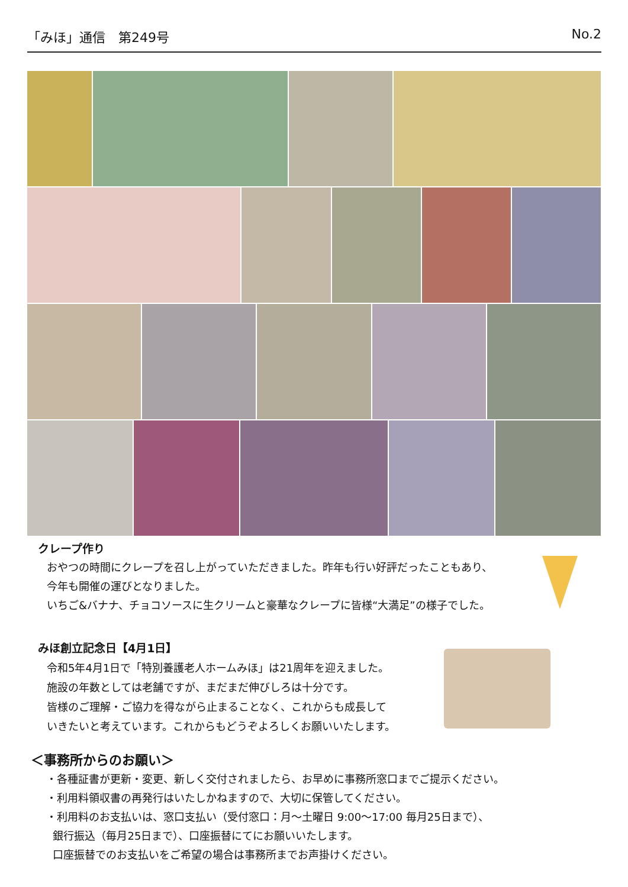「みほ」通信　第249号 No.2
クレープ作り
おやつの時間にクレープを召し上がっていただきました。昨年も行い好評だったこともあり、
今年も開催の運びとなりました。
いちご&バナナ、チョコソースに生クリームと豪華なクレープに皆様“大満足”の様子でした。
みほ創立記念日【4月1日】
令和5年4月1日で「特別養護老人ホームみほ」は21周年を迎えました。
施設の年数としては老舗ですが、まだまだ伸びしろは十分です。
皆様のご理解・ご協力を得ながら止まることなく、これからも成長して
いきたいと考えています。これからもどうぞよろしくお願いいたします。
＜事務所からのお願い＞
・各種証書が更新・変更、新しく交付されましたら、お早めに事務所窓口までご提示ください。
・利用料領収書の再発行はいたしかねますので、大切に保管してください。
・利用料のお支払いは、窓口支払い（受付窓口：月～土曜日 9:00～17:00 毎月25日まで）、
銀行振込（毎月25日まで）、口座振替にてにお願いいたします。
口座振替でのお支払いをご希望の場合は事務所までお声掛けください。